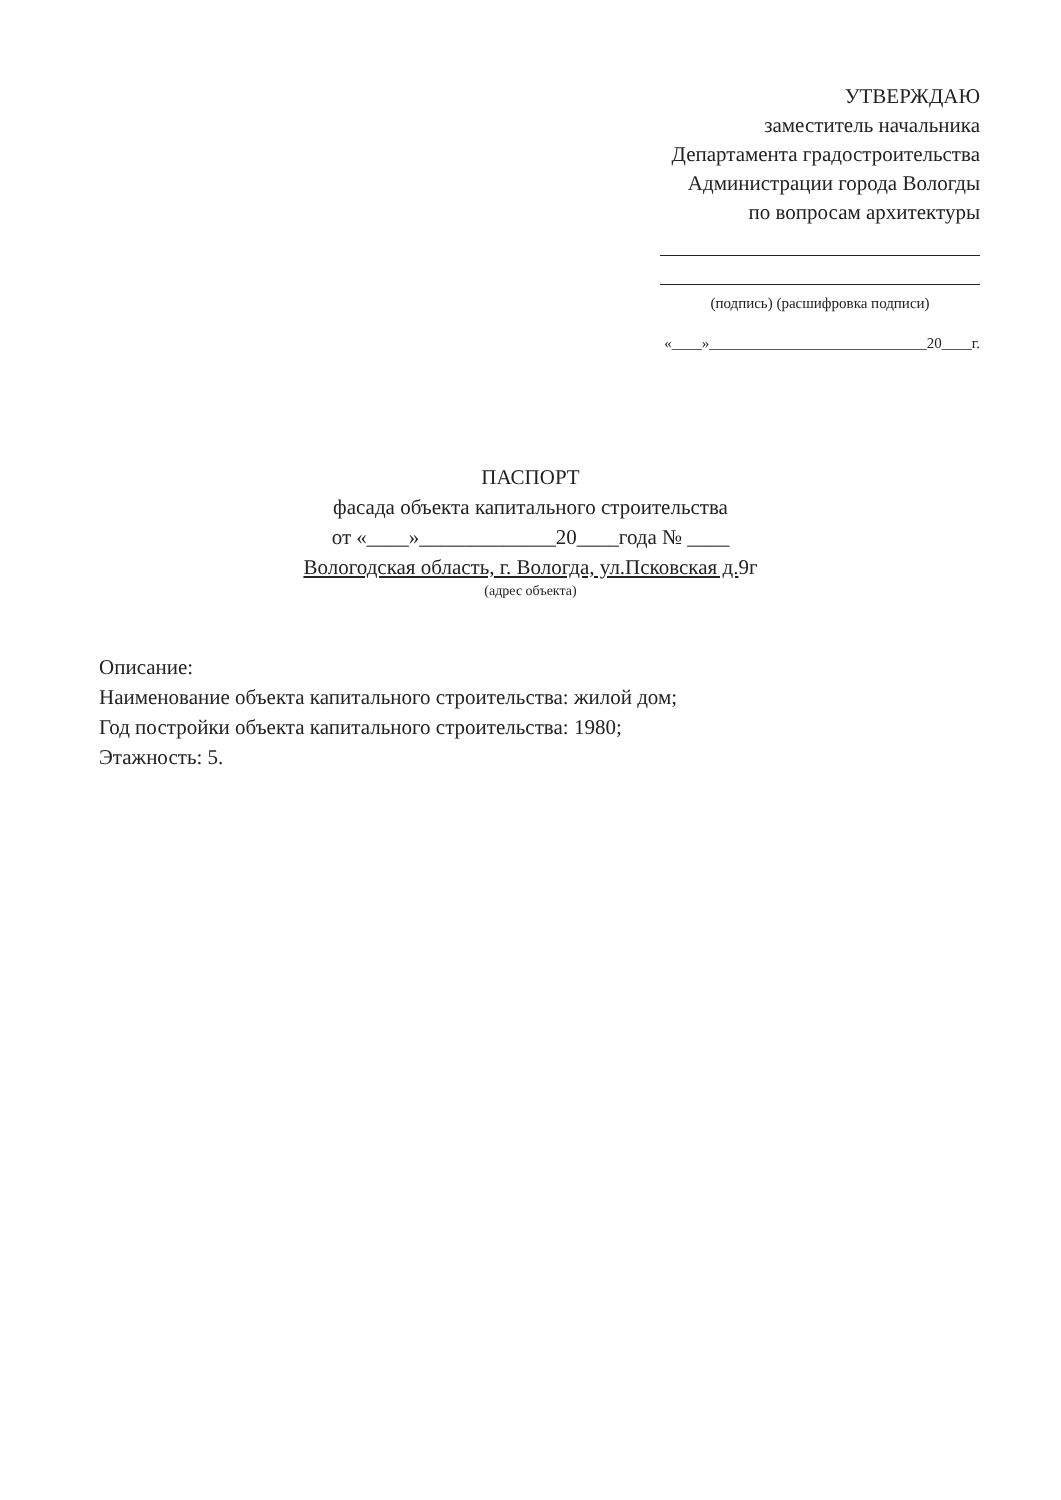УТВЕРЖДАЮ
заместитель начальника
Департамента градостроительства
Администрации города Вологды
по вопросам архитектуры
(подпись) (расшифровка подписи)
«____»_____________________________20____г.
ПАСПОРТ
фасада объекта капитального строительства
от «____»_____________20____года № ____
Вологодская область, г. Вологда, ул.Псковская д. 9г
(адрес объекта)
Описание:
Наименование объекта капитального строительства: жилой дом;
Год постройки объекта капитального строительства: 1980;
Этажность: 5.